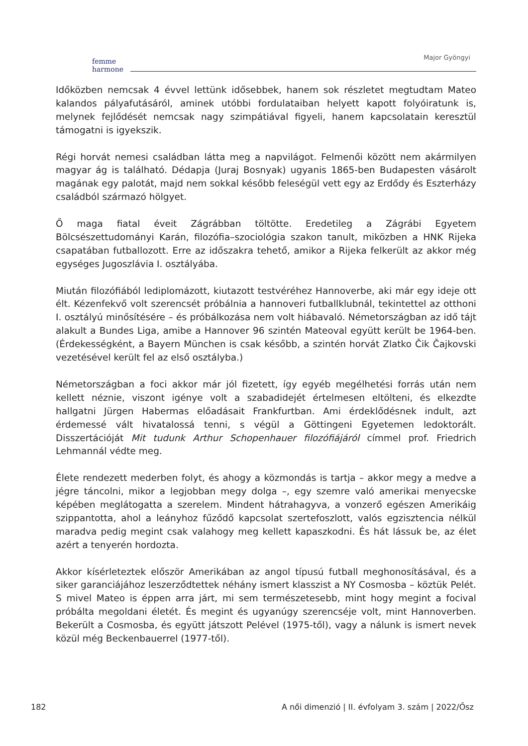femme
harmone
Major Gyöngyi
Időközben nemcsak 4 évvel lettünk idősebbek, hanem sok részletet megtudtam Mateo kalandos pályafutásáról, aminek utóbbi fordulataiban helyett kapott folyóiratunk is, melynek fejlődését nemcsak nagy szimpátiával figyeli, hanem kapcsolatain keresztül támogatni is igyekszik.
Régi horvát nemesi családban látta meg a napvilágot. Felmenői között nem akármilyen magyar ág is található. Dédapja (Juraj Bosnyak) ugyanis 1865-ben Budapesten vásárolt magának egy palotát, majd nem sokkal később feleségül vett egy az Erdődy és Eszterházy családból származó hölgyet.
Ő maga fiatal éveit Zágrábban töltötte. Eredetileg a Zágrábi Egyetem Bölcsészettudományi Karán, filozófia–szociológia szakon tanult, miközben a HNK Rijeka csapatában futballozott. Erre az időszakra tehető, amikor a Rijeka felkerült az akkor még egységes Jugoszlávia I. osztályába.
Miután filozófiából lediplomázott, kiutazott testvéréhez Hannoverbe, aki már egy ideje ott élt. Kézenfekvő volt szerencsét próbálnia a hannoveri futballklubnál, tekintettel az otthoni I. osztályú minősítésére – és próbálkozása nem volt hiábavaló. Németországban az idő tájt alakult a Bundes Liga, amibe a Hannover 96 szintén Mateoval együtt került be 1964-ben. (Érdekességként, a Bayern München is csak később, a szintén horvát Zlatko Čik Čajkovski vezetésével került fel az első osztályba.)
Németországban a foci akkor már jól fizetett, így egyéb megélhetési forrás után nem kellett néznie, viszont igénye volt a szabadidejét értelmesen eltölteni, és elkezdte hallgatni Jürgen Habermas előadásait Frankfurtban. Ami érdeklődésnek indult, azt érdemessé vált hivatalossá tenni, s végül a Göttingeni Egyetemen ledoktorált. Disszertációját Mit tudunk Arthur Schopenhauer filozófiájáról címmel prof. Friedrich Lehmannál védte meg.
Élete rendezett mederben folyt, és ahogy a közmondás is tartja – akkor megy a medve a jégre táncolni, mikor a legjobban megy dolga –, egy szemre való amerikai menyecske képében meglátogatta a szerelem. Mindent hátrahagyva, a vonzerő egészen Amerikáig szippantotta, ahol a leányhoz fűződő kapcsolat szertefoszlott, valós egzisztencia nélkül maradva pedig megint csak valahogy meg kellett kapaszkodni. És hát lássuk be, az élet azért a tenyerén hordozta.
Akkor kísérleteztek először Amerikában az angol típusú futball meghonosításával, és a siker garanciájához leszerződtettek néhány ismert klasszist a NY Cosmosba – köztük Pelét. S mivel Mateo is éppen arra járt, mi sem természetesebb, mint hogy megint a focival próbálta megoldani életét. És megint és ugyanúgy szerencséje volt, mint Hannoverben. Bekerült a Cosmosba, és együtt játszott Pelével (1975-től), vagy a nálunk is ismert nevek közül még Beckenbauerrel (1977-től).
182 A női dimenzió | II. évfolyam 3. szám | 2022/Ősz